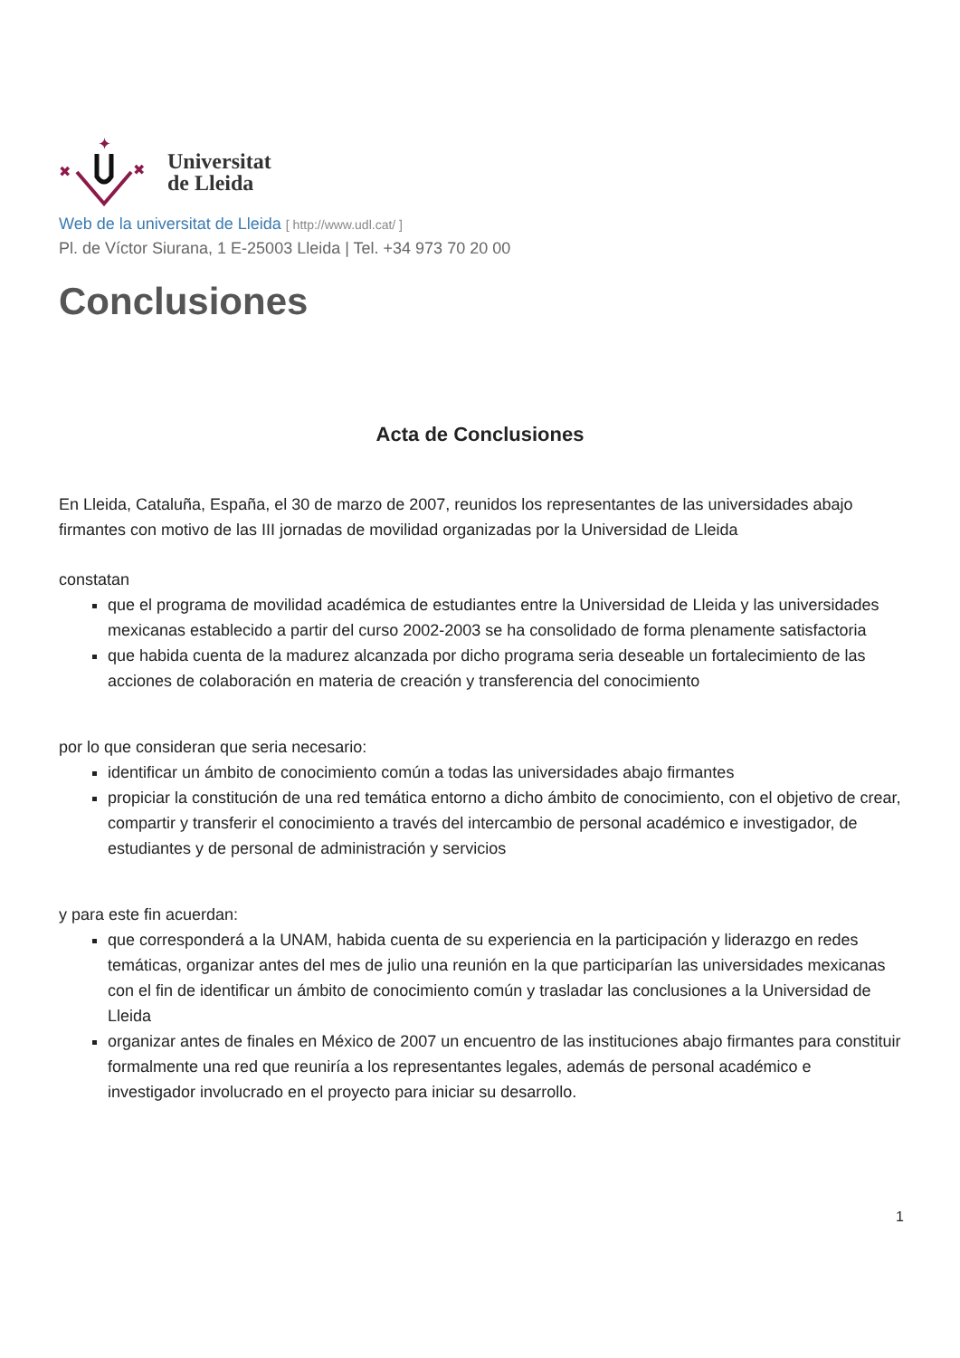✦
✖
✖
Universitat
de Lleida
Web de la universitat de Lleida [ http://www.udl.cat/ ]
Pl. de Víctor Siurana, 1 E-25003 Lleida | Tel. +34 973 70 20 00
Conclusiones
Acta de Conclusiones
En Lleida, Cataluña, España, el 30 de marzo de 2007, reunidos los representantes de las universidades abajo firmantes con motivo de las III jornadas de movilidad organizadas por la Universidad de Lleida
constatan
que el programa de movilidad académica de estudiantes entre la Universidad de Lleida y las universidades mexicanas establecido a partir del curso 2002-2003 se ha consolidado de forma plenamente satisfactoria
que habida cuenta de la madurez alcanzada por dicho programa seria deseable un fortalecimiento de las acciones de colaboración en materia de creación y transferencia del conocimiento
por lo que consideran que seria necesario:
identificar un ámbito de conocimiento común a todas las universidades abajo firmantes
propiciar la constitución de una red temática entorno a dicho ámbito de conocimiento, con el objetivo de crear, compartir y transferir el conocimiento a través del intercambio de personal académico e investigador, de estudiantes y de personal de administración y servicios
y para este fin acuerdan:
que corresponderá a la UNAM, habida cuenta de su experiencia en la participación y liderazgo en redes temáticas, organizar antes del mes de julio una reunión en la que participarían las universidades mexicanas con el fin de identificar un ámbito de conocimiento común y trasladar las conclusiones a la Universidad de Lleida
organizar antes de finales en México de 2007 un encuentro de las instituciones abajo firmantes para constituir formalmente una red que reuniría a los representantes legales, además de personal académico e investigador involucrado en el proyecto para iniciar su desarrollo.
1